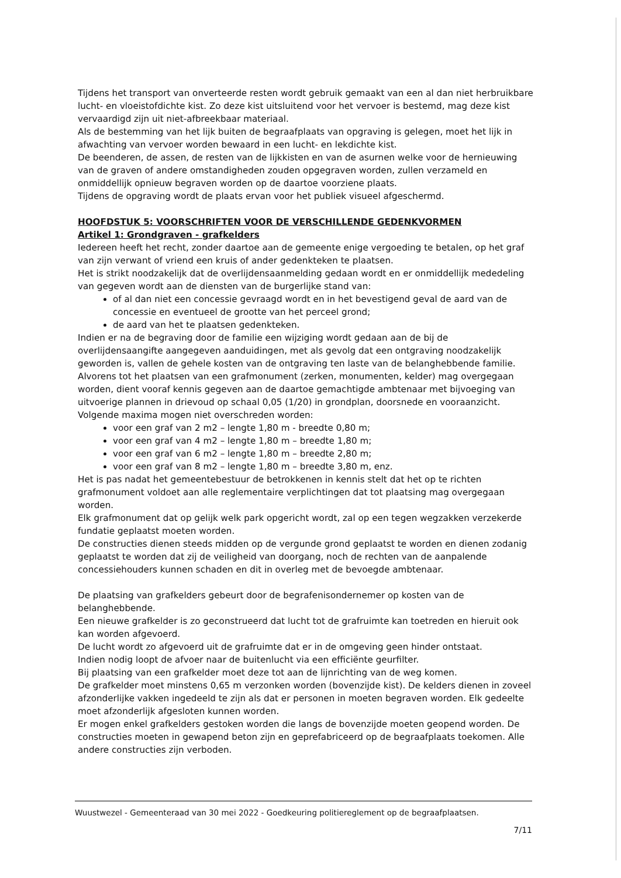Tijdens het transport van onverteerde resten wordt gebruik gemaakt van een al dan niet herbruikbare lucht- en vloeistofdichte kist. Zo deze kist uitsluitend voor het vervoer is bestemd, mag deze kist vervaardigd zijn uit niet-afbreekbaar materiaal.
Als de bestemming van het lijk buiten de begraafplaats van opgraving is gelegen, moet het lijk in afwachting van vervoer worden bewaard in een lucht- en lekdichte kist.
De beenderen, de assen, de resten van de lijkkisten en van de asurnen welke voor de hernieuwing van de graven of andere omstandigheden zouden opgegraven worden, zullen verzameld en onmiddellijk opnieuw begraven worden op de daartoe voorziene plaats.
Tijdens de opgraving wordt de plaats ervan voor het publiek visueel afgeschermd.
HOOFDSTUK 5: VOORSCHRIFTEN VOOR DE VERSCHILLENDE GEDENKVORMEN
Artikel 1: Grondgraven - grafkelders
Iedereen heeft het recht, zonder daartoe aan de gemeente enige vergoeding te betalen, op het graf van zijn verwant of vriend een kruis of ander gedenkteken te plaatsen.
Het is strikt noodzakelijk dat de overlijdensaanmelding gedaan wordt en er onmiddellijk mededeling van gegeven wordt aan de diensten van de burgerlijke stand van:
of al dan niet een concessie gevraagd wordt en in het bevestigend geval de aard van de concessie en eventueel de grootte van het perceel grond;
de aard van het te plaatsen gedenkteken.
Indien er na de begraving door de familie een wijziging wordt gedaan aan de bij de overlijdensaangifte aangegeven aanduidingen, met als gevolg dat een ontgraving noodzakelijk geworden is, vallen de gehele kosten van de ontgraving ten laste van de belanghebbende familie.
Alvorens tot het plaatsen van een grafmonument (zerken, monumenten, kelder) mag overgegaan worden, dient vooraf kennis gegeven aan de daartoe gemachtigde ambtenaar met bijvoeging van uitvoerige plannen in drievoud op schaal 0,05 (1/20) in grondplan, doorsnede en vooraanzicht.
Volgende maxima mogen niet overschreden worden:
voor een graf van 2 m2 – lengte 1,80 m - breedte 0,80 m;
voor een graf van 4 m2 – lengte 1,80 m – breedte 1,80 m;
voor een graf van 6 m2 – lengte 1,80 m – breedte 2,80 m;
voor een graf van 8 m2 – lengte 1,80 m – breedte 3,80 m, enz.
Het is pas nadat het gemeentebestuur de betrokkenen in kennis stelt dat het op te richten grafmonument voldoet aan alle reglementaire verplichtingen dat tot plaatsing mag overgegaan worden.
Elk grafmonument dat op gelijk welk park opgericht wordt, zal op een tegen wegzakken verzekerde fundatie geplaatst moeten worden.
De constructies dienen steeds midden op de vergunde grond geplaatst te worden en dienen zodanig geplaatst te worden dat zij de veiligheid van doorgang, noch de rechten van de aanpalende concessiehouders kunnen schaden en dit in overleg met de bevoegde ambtenaar.
De plaatsing van grafkelders gebeurt door de begrafenisondernemer op kosten van de belanghebbende.
Een nieuwe grafkelder is zo geconstrueerd dat lucht tot de grafruimte kan toetreden en hieruit ook kan worden afgevoerd.
De lucht wordt zo afgevoerd uit de grafruimte dat er in de omgeving geen hinder ontstaat.
Indien nodig loopt de afvoer naar de buitenlucht via een efficiënte geurfilter.
Bij plaatsing van een grafkelder moet deze tot aan de lijnrichting van de weg komen.
De grafkelder moet minstens 0,65 m verzonken worden (bovenzijde kist). De kelders dienen in zoveel afzonderlijke vakken ingedeeld te zijn als dat er personen in moeten begraven worden. Elk gedeelte moet afzonderlijk afgesloten kunnen worden.
Er mogen enkel grafkelders gestoken worden die langs de bovenzijde moeten geopend worden. De constructies moeten in gewapend beton zijn en geprefabriceerd op de begraafplaats toekomen. Alle andere constructies zijn verboden.
Wuustwezel - Gemeenteraad van 30 mei 2022 - Goedkeuring politiereglement op de begraafplaatsen.
7/11